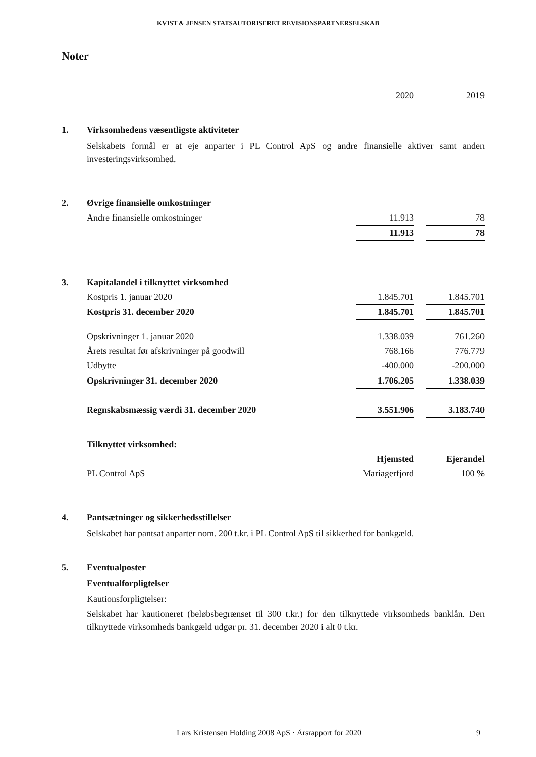KVIST & JENSEN STATSAUTORISERET REVISIONSPARTNERSELSKAB
Noter
| | | 2020 | | 2019 |
| 1. | Virksomhedens væsentligste aktiviteter | | | |
Selskabets formål er at eje anparter i PL Control ApS og andre finansielle aktiver samt anden investeringsvirksomhed.
| 2. | Øvrige finansielle omkostninger | | | |
| | Andre finansielle omkostninger | 11.913 | | 78 |
| | | 11.913 | | 78 |
| 3. | Kapitalandel i tilknyttet virksomhed | | | |
| | Kostpris 1. januar 2020 | 1.845.701 | | 1.845.701 |
| | Kostpris 31. december 2020 | 1.845.701 | | 1.845.701 |
| | Opskrivninger 1. januar 2020 | 1.338.039 | | 761.260 |
| | Årets resultat før afskrivninger på goodwill | 768.166 | | 776.779 |
| | Udbytte | -400.000 | | -200.000 |
| | Opskrivninger 31. december 2020 | 1.706.205 | | 1.338.039 |
| | Regnskabsmæssig værdi 31. december 2020 | 3.551.906 | | 3.183.740 |
| | Tilknyttet virksomhed: | | | |
| | | Hjemsted | | Ejerandel |
| | PL Control ApS | Mariagerfjord | | 100 % |
| 4. | Pantsætninger og sikkerhedsstillelser | | | |
Selskabet har pantsat anparter nom. 200 t.kr. i PL Control ApS til sikkerhed for bankgæld.
| 5. | Eventualposter |
Eventualforpligtelser
Kautionsforpligtelser:
Selskabet har kautioneret (beløbsbegrænset til 300 t.kr.) for den tilknyttede virksomheds banklån. Den tilknyttede virksomheds bankgæld udgør pr. 31. december 2020 i alt 0 t.kr.
Lars Kristensen Holding 2008 ApS · Årsrapport for 2020 9